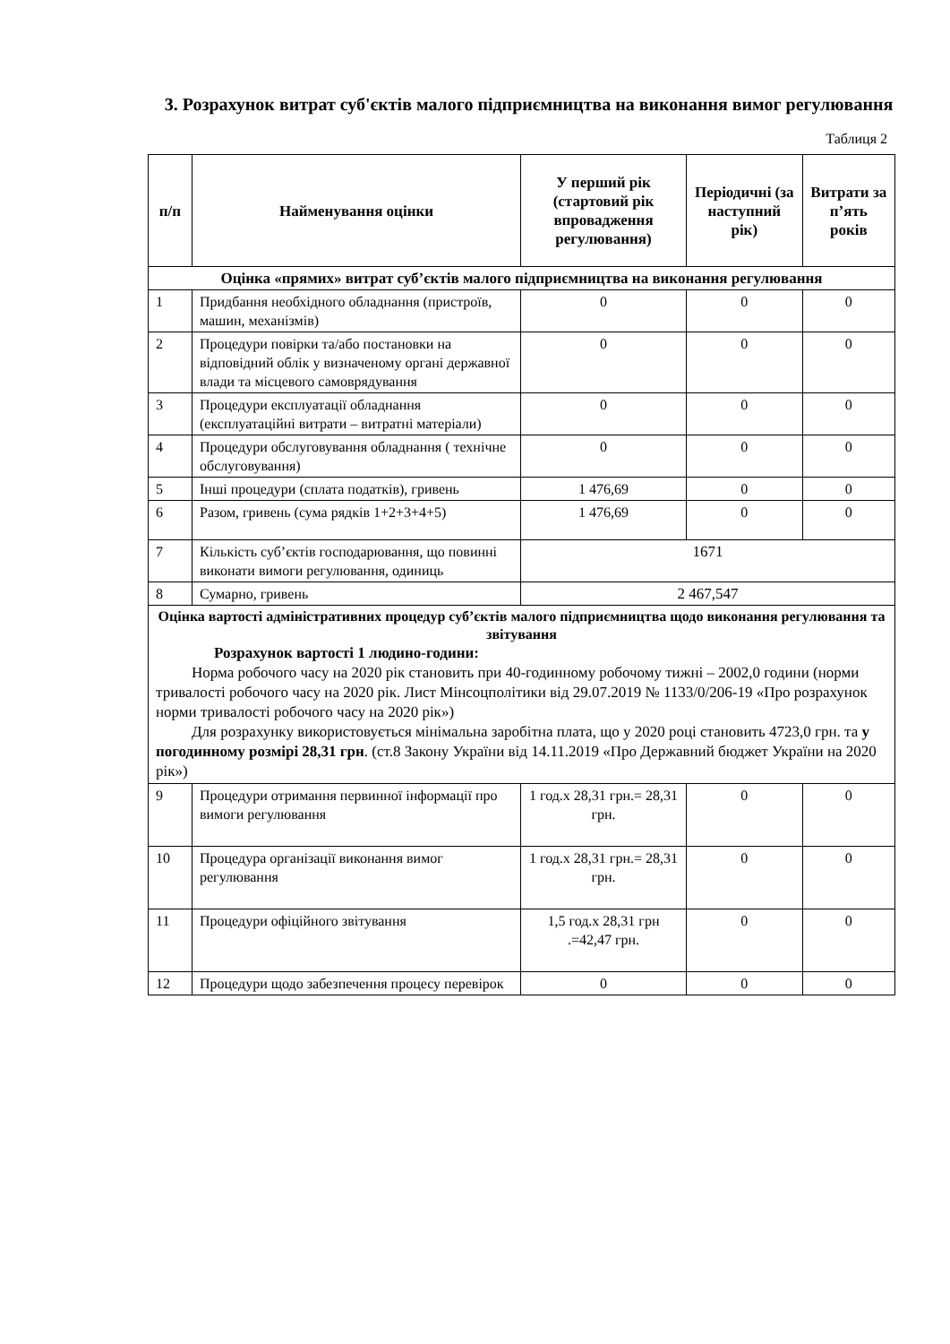3. Розрахунок витрат суб'єктів малого підприємництва на виконання вимог регулювання
Таблиця 2
| п/п | Найменування оцінки | У перший рік (стартовий рік впровадження регулювання) | Періодичні (за наступний рік) | Витрати за п’ять років |
| --- | --- | --- | --- | --- |
| Оцінка «прямих» витрат суб’єктів малого підприємництва на виконання регулювання | | | | |
| 1 | Придбання необхідного обладнання (пристроїв, машин, механізмів) | 0 | 0 | 0 |
| 2 | Процедури повірки та/або постановки на відповідний облік у визначеному органі державної влади та місцевого самоврядування | 0 | 0 | 0 |
| 3 | Процедури експлуатації обладнання (експлуатаційні витрати – витратні матеріали) | 0 | 0 | 0 |
| 4 | Процедури обслуговування обладнання ( технічне обслуговування) | 0 | 0 | 0 |
| 5 | Інші процедури (сплата податків), гривень | 1 476,69 | 0 | 0 |
| 6 | Разом, гривень (сума рядків 1+2+3+4+5) | 1 476,69 | 0 | 0 |
| 7 | Кількість суб’єктів господарювання, що повинні виконати вимоги регулювання, одиниць | 1671 | | |
| 8 | Сумарно, гривень | 2 467,547 | | |
| Оцінка вартості адміністративних процедур суб’єктів малого підприємництва щодо виконання регулювання та звітування Розрахунок вартості 1 людино-години: Норма робочого часу на 2020 рік становить при 40-годинному робочому тижні – 2002,0 години (норми тривалості робочого часу на 2020 рік. Лист Мінсоцполітики від 29.07.2019 № 1133/0/206-19 «Про розрахунок норми тривалості робочого часу на 2020 рік») Для розрахунку використовується мінімальна заробітна плата, що у 2020 році становить 4723,0 грн. та у погодинному розмірі 28,31 грн . (ст.8 Закону України від 14.11.2019 «Про Державний бюджет України на 2020 рік») | | | | |
| 9 | Процедури отримання первинної інформації про вимоги регулювання | 1 год.х 28,31 грн.= 28,31 грн. | 0 | 0 |
| 10 | Процедура організації виконання вимог регулювання | 1 год.х 28,31 грн.= 28,31 грн. | 0 | 0 |
| 11 | Процедури офіційного звітування | 1,5 год.х 28,31 грн .=42,47 грн. | 0 | 0 |
| 12 | Процедури щодо забезпечення процесу перевірок | 0 | 0 | 0 |